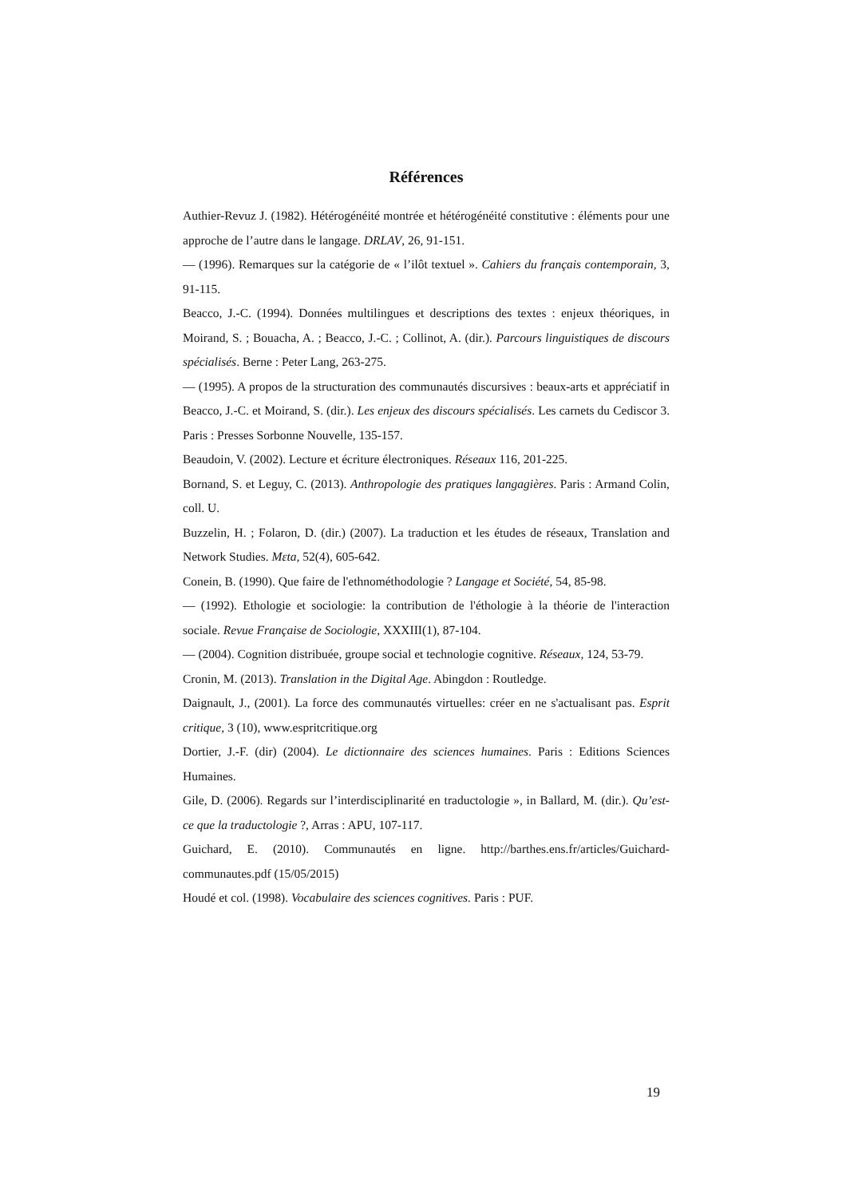Références
Authier-Revuz J. (1982). Hétérogénéité montrée et hétérogénéité constitutive : éléments pour une approche de l’autre dans le langage. DRLAV, 26, 91-151.
— (1996). Remarques sur la catégorie de « l’ilôt textuel ». Cahiers du français contemporain, 3, 91-115.
Beacco, J.-C. (1994). Données multilingues et descriptions des textes : enjeux théoriques, in Moirand, S. ; Bouacha, A. ; Beacco, J.-C. ; Collinot, A. (dir.). Parcours linguistiques de discours spécialisés. Berne : Peter Lang, 263-275.
— (1995). A propos de la structuration des communautés discursives : beaux-arts et appréciatif in Beacco, J.-C. et Moirand, S. (dir.). Les enjeux des discours spécialisés. Les carnets du Cediscor 3. Paris : Presses Sorbonne Nouvelle, 135-157.
Beaudoin, V. (2002). Lecture et écriture électroniques. Réseaux 116, 201-225.
Bornand, S. et Leguy, C. (2013). Anthropologie des pratiques langagières. Paris : Armand Colin, coll. U.
Buzzelin, H. ; Folaron, D. (dir.) (2007). La traduction et les études de réseaux, Translation and Network Studies. Mεta, 52(4), 605-642.
Conein, B. (1990). Que faire de l'ethnométhodologie ? Langage et Société, 54, 85-98.
— (1992). Ethologie et sociologie: la contribution de l'éthologie à la théorie de l'interaction sociale. Revue Française de Sociologie, XXXIII(1), 87-104.
— (2004). Cognition distribuée, groupe social et technologie cognitive. Réseaux, 124, 53-79.
Cronin, M. (2013). Translation in the Digital Age. Abingdon : Routledge.
Daignault, J., (2001). La force des communautés virtuelles: créer en ne s'actualisant pas. Esprit critique, 3 (10), www.espritcritique.org
Dortier, J.-F. (dir) (2004). Le dictionnaire des sciences humaines. Paris : Editions Sciences Humaines.
Gile, D. (2006). Regards sur l’interdisciplinarité en traductologie », in Ballard, M. (dir.). Qu’est-ce que la traductologie ?, Arras : APU, 107-117.
Guichard, E. (2010). Communautés en ligne. http://barthes.ens.fr/articles/Guichard-communautes.pdf (15/05/2015)
Houdé et col. (1998). Vocabulaire des sciences cognitives. Paris : PUF.
19